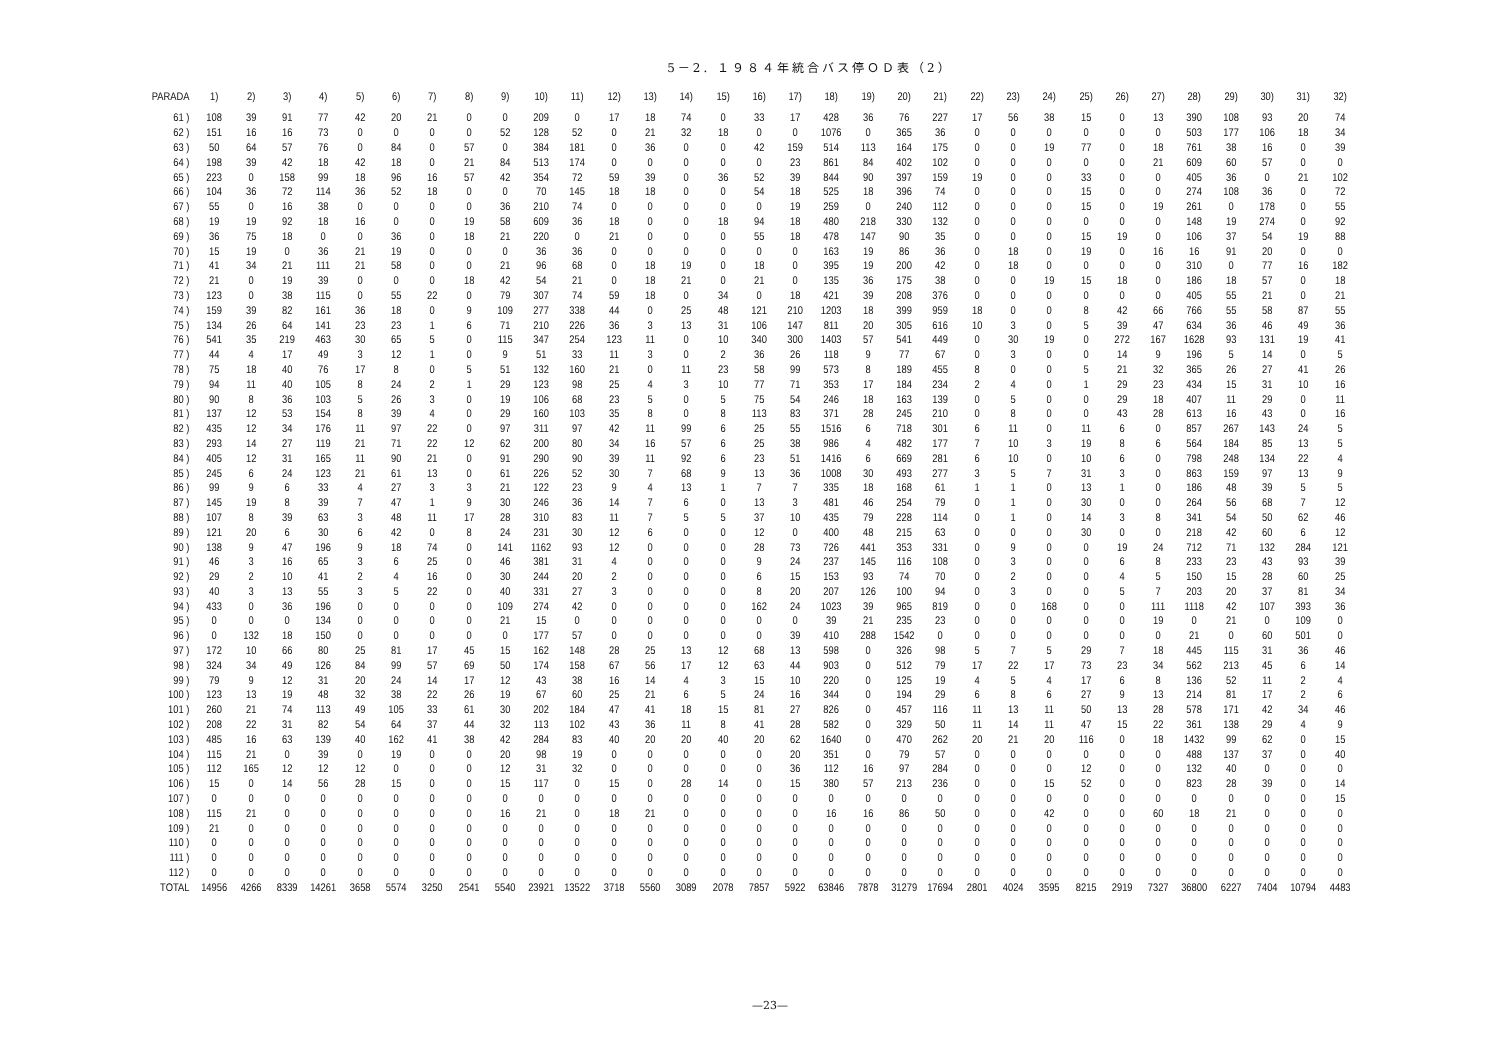5－2. １９８４年統合バス停ＯＤ表（2）
| PARADA | 1) | 2) | 3) | 4) | 5) | 6) | 7) | 8) | 9) | 10) | 11) | 12) | 13) | 14) | 15) | 16) | 17) | 18) | 19) | 20) | 21) | 22) | 23) | 24) | 25) | 26) | 27) | 28) | 29) | 30) | 31) | 32) |
| --- | --- | --- | --- | --- | --- | --- | --- | --- | --- | --- | --- | --- | --- | --- | --- | --- | --- | --- | --- | --- | --- | --- | --- | --- | --- | --- | --- | --- | --- | --- | --- | --- |
| 61 ) | 108 | 39 | 91 | 77 | 42 | 20 | 21 | 0 | 0 | 209 | 0 | 17 | 18 | 74 | 0 | 33 | 17 | 428 | 36 | 76 | 227 | 17 | 56 | 38 | 15 | 0 | 13 | 390 | 108 | 93 | 20 | 74 |
| 62 ) | 151 | 16 | 16 | 73 | 0 | 0 | 0 | 0 | 52 | 128 | 52 | 0 | 21 | 32 | 18 | 0 | 0 | 1076 | 0 | 365 | 36 | 0 | 0 | 0 | 0 | 0 | 0 | 503 | 177 | 106 | 18 | 34 |
| 63 ) | 50 | 64 | 57 | 76 | 0 | 84 | 0 | 57 | 0 | 384 | 181 | 0 | 36 | 0 | 0 | 42 | 159 | 514 | 113 | 164 | 175 | 0 | 0 | 19 | 77 | 0 | 18 | 761 | 38 | 16 | 0 | 39 |
| 64 ) | 198 | 39 | 42 | 18 | 42 | 18 | 0 | 21 | 84 | 513 | 174 | 0 | 0 | 0 | 0 | 0 | 23 | 861 | 84 | 402 | 102 | 0 | 0 | 0 | 0 | 0 | 21 | 609 | 60 | 57 | 0 | 0 |
| 65 ) | 223 | 0 | 158 | 99 | 18 | 96 | 16 | 57 | 42 | 354 | 72 | 59 | 39 | 0 | 36 | 52 | 39 | 844 | 90 | 397 | 159 | 19 | 0 | 0 | 33 | 0 | 0 | 405 | 36 | 0 | 21 | 102 |
| 66 ) | 104 | 36 | 72 | 114 | 36 | 52 | 18 | 0 | 0 | 70 | 145 | 18 | 18 | 0 | 0 | 54 | 18 | 525 | 18 | 396 | 74 | 0 | 0 | 0 | 15 | 0 | 0 | 274 | 108 | 36 | 0 | 72 |
| 67 ) | 55 | 0 | 16 | 38 | 0 | 0 | 0 | 0 | 36 | 210 | 74 | 0 | 0 | 0 | 0 | 0 | 19 | 259 | 0 | 240 | 112 | 0 | 0 | 0 | 15 | 0 | 19 | 261 | 0 | 178 | 0 | 55 |
| 68 ) | 19 | 19 | 92 | 18 | 16 | 0 | 0 | 19 | 58 | 609 | 36 | 18 | 0 | 0 | 18 | 94 | 18 | 480 | 218 | 330 | 132 | 0 | 0 | 0 | 0 | 0 | 0 | 148 | 19 | 274 | 0 | 92 |
| 69 ) | 36 | 75 | 18 | 0 | 0 | 36 | 0 | 18 | 21 | 220 | 0 | 21 | 0 | 0 | 0 | 55 | 18 | 478 | 147 | 90 | 35 | 0 | 0 | 0 | 15 | 19 | 0 | 106 | 37 | 54 | 19 | 88 |
| 70 ) | 15 | 19 | 0 | 36 | 21 | 19 | 0 | 0 | 0 | 36 | 36 | 0 | 0 | 0 | 0 | 0 | 0 | 163 | 19 | 86 | 36 | 0 | 18 | 0 | 19 | 0 | 16 | 16 | 91 | 20 | 0 | 0 |
| 71 ) | 41 | 34 | 21 | 111 | 21 | 58 | 0 | 0 | 21 | 96 | 68 | 0 | 18 | 19 | 0 | 18 | 0 | 395 | 19 | 200 | 42 | 0 | 18 | 0 | 0 | 0 | 0 | 310 | 0 | 77 | 16 | 182 |
| 72 ) | 21 | 0 | 19 | 39 | 0 | 0 | 0 | 18 | 42 | 54 | 21 | 0 | 18 | 21 | 0 | 21 | 0 | 135 | 36 | 175 | 38 | 0 | 0 | 19 | 15 | 18 | 0 | 186 | 18 | 57 | 0 | 18 |
| 73 ) | 123 | 0 | 38 | 115 | 0 | 55 | 22 | 0 | 79 | 307 | 74 | 59 | 18 | 0 | 34 | 0 | 18 | 421 | 39 | 208 | 376 | 0 | 0 | 0 | 0 | 0 | 0 | 405 | 55 | 21 | 0 | 21 |
| 74 ) | 159 | 39 | 82 | 161 | 36 | 18 | 0 | 9 | 109 | 277 | 338 | 44 | 0 | 25 | 48 | 121 | 210 | 1203 | 18 | 399 | 959 | 18 | 0 | 0 | 8 | 42 | 66 | 766 | 55 | 58 | 87 | 55 |
| 75 ) | 134 | 26 | 64 | 141 | 23 | 23 | 1 | 6 | 71 | 210 | 226 | 36 | 3 | 13 | 31 | 106 | 147 | 811 | 20 | 305 | 616 | 10 | 3 | 0 | 5 | 39 | 47 | 634 | 36 | 46 | 49 | 36 |
| 76 ) | 541 | 35 | 219 | 463 | 30 | 65 | 5 | 0 | 115 | 347 | 254 | 123 | 11 | 0 | 10 | 340 | 300 | 1403 | 57 | 541 | 449 | 0 | 30 | 19 | 0 | 272 | 167 | 1628 | 93 | 131 | 19 | 41 |
| 77 ) | 44 | 4 | 17 | 49 | 3 | 12 | 1 | 0 | 9 | 51 | 33 | 11 | 3 | 0 | 2 | 36 | 26 | 118 | 9 | 77 | 67 | 0 | 3 | 0 | 0 | 14 | 9 | 196 | 5 | 14 | 0 | 5 |
| 78 ) | 75 | 18 | 40 | 76 | 17 | 8 | 0 | 5 | 51 | 132 | 160 | 21 | 0 | 11 | 23 | 58 | 99 | 573 | 8 | 189 | 455 | 8 | 0 | 0 | 5 | 21 | 32 | 365 | 26 | 27 | 41 | 26 |
| 79 ) | 94 | 11 | 40 | 105 | 8 | 24 | 2 | 1 | 29 | 123 | 98 | 25 | 4 | 3 | 10 | 77 | 71 | 353 | 17 | 184 | 234 | 2 | 4 | 0 | 1 | 29 | 23 | 434 | 15 | 31 | 10 | 16 |
| 80 ) | 90 | 8 | 36 | 103 | 5 | 26 | 3 | 0 | 19 | 106 | 68 | 23 | 5 | 0 | 5 | 75 | 54 | 246 | 18 | 163 | 139 | 0 | 5 | 0 | 0 | 29 | 18 | 407 | 11 | 29 | 0 | 11 |
| 81 ) | 137 | 12 | 53 | 154 | 8 | 39 | 4 | 0 | 29 | 160 | 103 | 35 | 8 | 0 | 8 | 113 | 83 | 371 | 28 | 245 | 210 | 0 | 8 | 0 | 0 | 43 | 28 | 613 | 16 | 43 | 0 | 16 |
| 82 ) | 435 | 12 | 34 | 176 | 11 | 97 | 22 | 0 | 97 | 311 | 97 | 42 | 11 | 99 | 6 | 25 | 55 | 1516 | 6 | 718 | 301 | 6 | 11 | 0 | 11 | 6 | 0 | 857 | 267 | 143 | 24 | 5 |
| 83 ) | 293 | 14 | 27 | 119 | 21 | 71 | 22 | 12 | 62 | 200 | 80 | 34 | 16 | 57 | 6 | 25 | 38 | 986 | 4 | 482 | 177 | 7 | 10 | 3 | 19 | 8 | 6 | 564 | 184 | 85 | 13 | 5 |
| 84 ) | 405 | 12 | 31 | 165 | 11 | 90 | 21 | 0 | 91 | 290 | 90 | 39 | 11 | 92 | 6 | 23 | 51 | 1416 | 6 | 669 | 281 | 6 | 10 | 0 | 10 | 6 | 0 | 798 | 248 | 134 | 22 | 4 |
| 85 ) | 245 | 6 | 24 | 123 | 21 | 61 | 13 | 0 | 61 | 226 | 52 | 30 | 7 | 68 | 9 | 13 | 36 | 1008 | 30 | 493 | 277 | 3 | 5 | 7 | 31 | 3 | 0 | 863 | 159 | 97 | 13 | 9 |
| 86 ) | 99 | 9 | 6 | 33 | 4 | 27 | 3 | 3 | 21 | 122 | 23 | 9 | 4 | 13 | 1 | 7 | 7 | 335 | 18 | 168 | 61 | 1 | 1 | 0 | 13 | 1 | 0 | 186 | 48 | 39 | 5 | 5 |
| 87 ) | 145 | 19 | 8 | 39 | 7 | 47 | 1 | 9 | 30 | 246 | 36 | 14 | 7 | 6 | 0 | 13 | 3 | 481 | 46 | 254 | 79 | 0 | 1 | 0 | 30 | 0 | 0 | 264 | 56 | 68 | 7 | 12 |
| 88 ) | 107 | 8 | 39 | 63 | 3 | 48 | 11 | 17 | 28 | 310 | 83 | 11 | 7 | 5 | 5 | 37 | 10 | 435 | 79 | 228 | 114 | 0 | 1 | 0 | 14 | 3 | 8 | 341 | 54 | 50 | 62 | 46 |
| 89 ) | 121 | 20 | 6 | 30 | 6 | 42 | 0 | 8 | 24 | 231 | 30 | 12 | 6 | 0 | 0 | 12 | 0 | 400 | 48 | 215 | 63 | 0 | 0 | 0 | 30 | 0 | 0 | 218 | 42 | 60 | 6 | 12 |
| 90 ) | 138 | 9 | 47 | 196 | 9 | 18 | 74 | 0 | 141 | 1162 | 93 | 12 | 0 | 0 | 0 | 28 | 73 | 726 | 441 | 353 | 331 | 0 | 9 | 0 | 0 | 19 | 24 | 712 | 71 | 132 | 284 | 121 |
| 91 ) | 46 | 3 | 16 | 65 | 3 | 6 | 25 | 0 | 46 | 381 | 31 | 4 | 0 | 0 | 0 | 9 | 24 | 237 | 145 | 116 | 108 | 0 | 3 | 0 | 0 | 6 | 8 | 233 | 23 | 43 | 93 | 39 |
| 92 ) | 29 | 2 | 10 | 41 | 2 | 4 | 16 | 0 | 30 | 244 | 20 | 2 | 0 | 0 | 0 | 6 | 15 | 153 | 93 | 74 | 70 | 0 | 2 | 0 | 0 | 4 | 5 | 150 | 15 | 28 | 60 | 25 |
| 93 ) | 40 | 3 | 13 | 55 | 3 | 5 | 22 | 0 | 40 | 331 | 27 | 3 | 0 | 0 | 0 | 8 | 20 | 207 | 126 | 100 | 94 | 0 | 3 | 0 | 0 | 5 | 7 | 203 | 20 | 37 | 81 | 34 |
| 94 ) | 433 | 0 | 36 | 196 | 0 | 0 | 0 | 0 | 109 | 274 | 42 | 0 | 0 | 0 | 0 | 162 | 24 | 1023 | 39 | 965 | 819 | 0 | 0 | 168 | 0 | 0 | 111 | 1118 | 42 | 107 | 393 | 36 |
| 95 ) | 0 | 0 | 0 | 134 | 0 | 0 | 0 | 0 | 21 | 15 | 0 | 0 | 0 | 0 | 0 | 0 | 0 | 39 | 21 | 235 | 23 | 0 | 0 | 0 | 0 | 0 | 19 | 0 | 21 | 0 | 109 | 0 |
| 96 ) | 0 | 132 | 18 | 150 | 0 | 0 | 0 | 0 | 0 | 177 | 57 | 0 | 0 | 0 | 0 | 0 | 39 | 410 | 288 | 1542 | 0 | 0 | 0 | 0 | 0 | 0 | 0 | 21 | 0 | 60 | 501 | 0 |
| 97 ) | 172 | 10 | 66 | 80 | 25 | 81 | 17 | 45 | 15 | 162 | 148 | 28 | 25 | 13 | 12 | 68 | 13 | 598 | 0 | 326 | 98 | 5 | 7 | 5 | 29 | 7 | 18 | 445 | 115 | 31 | 36 | 46 |
| 98 ) | 324 | 34 | 49 | 126 | 84 | 99 | 57 | 69 | 50 | 174 | 158 | 67 | 56 | 17 | 12 | 63 | 44 | 903 | 0 | 512 | 79 | 17 | 22 | 17 | 73 | 23 | 34 | 562 | 213 | 45 | 6 | 14 |
| 99 ) | 79 | 9 | 12 | 31 | 20 | 24 | 14 | 17 | 12 | 43 | 38 | 16 | 14 | 4 | 3 | 15 | 10 | 220 | 0 | 125 | 19 | 4 | 5 | 4 | 17 | 6 | 8 | 136 | 52 | 11 | 2 | 4 |
| 100 ) | 123 | 13 | 19 | 48 | 32 | 38 | 22 | 26 | 19 | 67 | 60 | 25 | 21 | 6 | 5 | 24 | 16 | 344 | 0 | 194 | 29 | 6 | 8 | 6 | 27 | 9 | 13 | 214 | 81 | 17 | 2 | 6 |
| 101 ) | 260 | 21 | 74 | 113 | 49 | 105 | 33 | 61 | 30 | 202 | 184 | 47 | 41 | 18 | 15 | 81 | 27 | 826 | 0 | 457 | 116 | 11 | 13 | 11 | 50 | 13 | 28 | 578 | 171 | 42 | 34 | 46 |
| 102 ) | 208 | 22 | 31 | 82 | 54 | 64 | 37 | 44 | 32 | 113 | 102 | 43 | 36 | 11 | 8 | 41 | 28 | 582 | 0 | 329 | 50 | 11 | 14 | 11 | 47 | 15 | 22 | 361 | 138 | 29 | 4 | 9 |
| 103 ) | 485 | 16 | 63 | 139 | 40 | 162 | 41 | 38 | 42 | 284 | 83 | 40 | 20 | 20 | 40 | 20 | 62 | 1640 | 0 | 470 | 262 | 20 | 21 | 20 | 116 | 0 | 18 | 1432 | 99 | 62 | 0 | 15 |
| 104 ) | 115 | 21 | 0 | 39 | 0 | 19 | 0 | 0 | 20 | 98 | 19 | 0 | 0 | 0 | 0 | 0 | 20 | 351 | 0 | 79 | 57 | 0 | 0 | 0 | 0 | 0 | 0 | 488 | 137 | 37 | 0 | 40 |
| 105 ) | 112 | 165 | 12 | 12 | 12 | 0 | 0 | 0 | 12 | 31 | 32 | 0 | 0 | 0 | 0 | 0 | 36 | 112 | 16 | 97 | 284 | 0 | 0 | 0 | 12 | 0 | 0 | 132 | 40 | 0 | 0 | 0 |
| 106 ) | 15 | 0 | 14 | 56 | 28 | 15 | 0 | 0 | 15 | 117 | 0 | 15 | 0 | 28 | 14 | 0 | 15 | 380 | 57 | 213 | 236 | 0 | 0 | 15 | 52 | 0 | 0 | 823 | 28 | 39 | 0 | 14 |
| 107 ) | 0 | 0 | 0 | 0 | 0 | 0 | 0 | 0 | 0 | 0 | 0 | 0 | 0 | 0 | 0 | 0 | 0 | 0 | 0 | 0 | 0 | 0 | 0 | 0 | 0 | 0 | 0 | 0 | 0 | 0 | 0 | 15 |
| 108 ) | 115 | 21 | 0 | 0 | 0 | 0 | 0 | 0 | 16 | 21 | 0 | 18 | 21 | 0 | 0 | 0 | 0 | 16 | 16 | 86 | 50 | 0 | 0 | 42 | 0 | 0 | 60 | 18 | 21 | 0 | 0 | 0 |
| 109 ) | 21 | 0 | 0 | 0 | 0 | 0 | 0 | 0 | 0 | 0 | 0 | 0 | 0 | 0 | 0 | 0 | 0 | 0 | 0 | 0 | 0 | 0 | 0 | 0 | 0 | 0 | 0 | 0 | 0 | 0 | 0 | 0 |
| 110 ) | 0 | 0 | 0 | 0 | 0 | 0 | 0 | 0 | 0 | 0 | 0 | 0 | 0 | 0 | 0 | 0 | 0 | 0 | 0 | 0 | 0 | 0 | 0 | 0 | 0 | 0 | 0 | 0 | 0 | 0 | 0 | 0 |
| 111 ) | 0 | 0 | 0 | 0 | 0 | 0 | 0 | 0 | 0 | 0 | 0 | 0 | 0 | 0 | 0 | 0 | 0 | 0 | 0 | 0 | 0 | 0 | 0 | 0 | 0 | 0 | 0 | 0 | 0 | 0 | 0 | 0 |
| 112 ) | 0 | 0 | 0 | 0 | 0 | 0 | 0 | 0 | 0 | 0 | 0 | 0 | 0 | 0 | 0 | 0 | 0 | 0 | 0 | 0 | 0 | 0 | 0 | 0 | 0 | 0 | 0 | 0 | 0 | 0 | 0 | 0 |
| TOTAL | 14956 | 4266 | 8339 | 14261 | 3658 | 5574 | 3250 | 2541 | 5540 | 23921 | 13522 | 3718 | 5560 | 3089 | 2078 | 7857 | 5922 | 63846 | 7878 | 31279 | 17694 | 2801 | 4024 | 3595 | 8215 | 2919 | 7327 | 36800 | 6227 | 7404 | 10794 | 4483 |
—23—